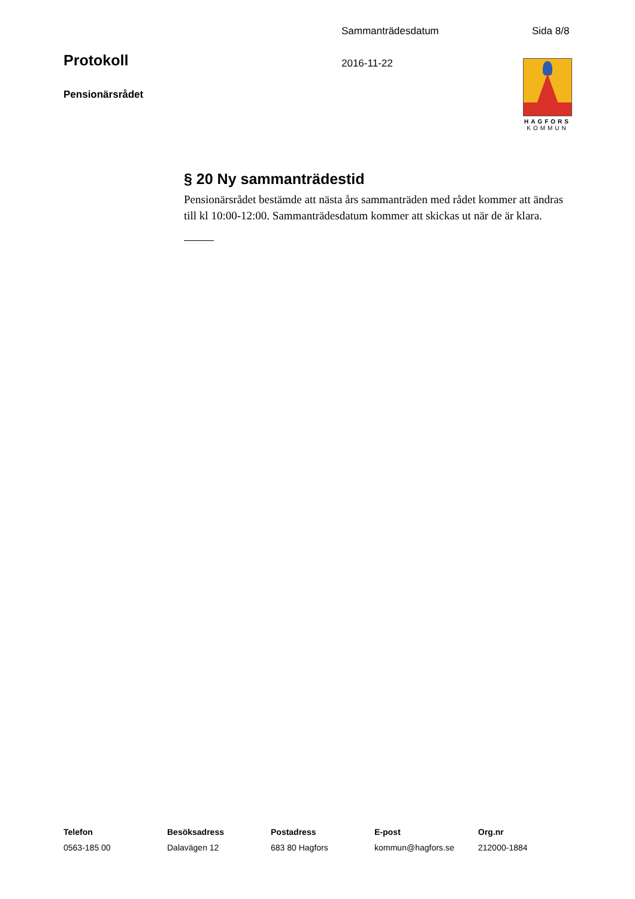Sammanträdesdatum Sida 8/8
Protokoll 2016-11-22
Pensionärsrådet
HAGFORS
KOMMUN
§ 20 Ny sammanträdestid
Pensionärsrådet bestämde att nästa års sammanträden med rådet kommer att ändras till kl 10:00-12:00. Sammanträdesdatum kommer att skickas ut när de är klara.
Telefon
0563-185 00
Besöksadress
Dalavägen 12
Postadress
683 80 Hagfors
E-post
kommun@hagfors.se
Org.nr
212000-1884